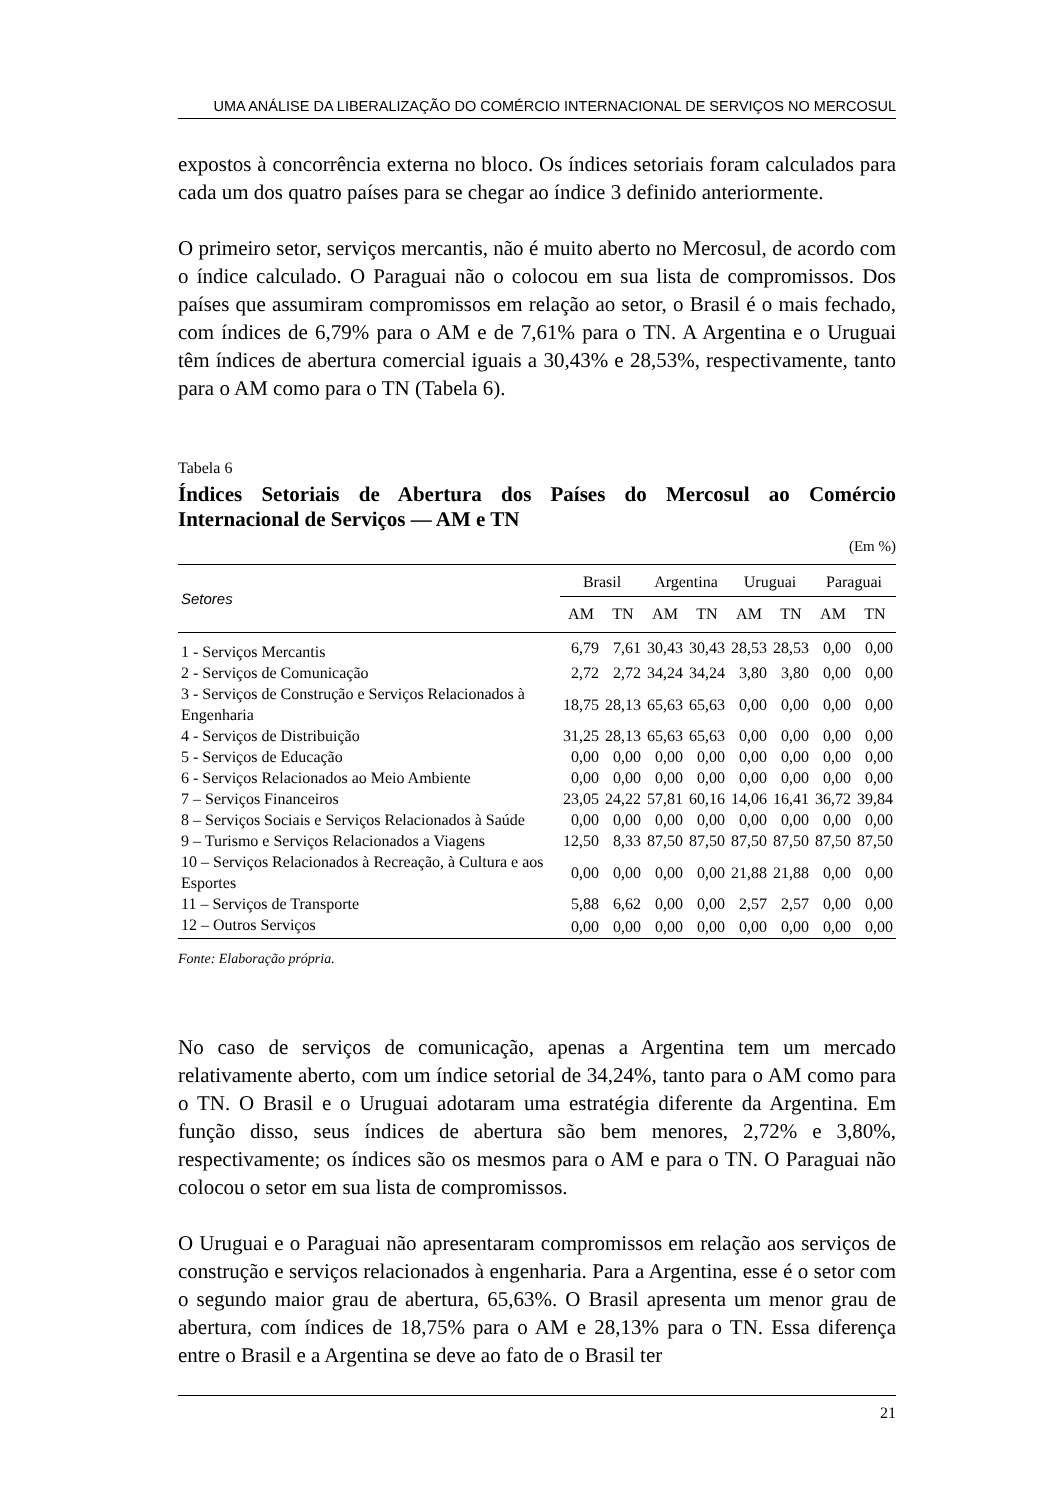UMA ANÁLISE DA LIBERALIZAÇÃO DO COMÉRCIO INTERNACIONAL DE SERVIÇOS NO MERCOSUL
expostos à concorrência externa no bloco. Os índices setoriais foram calculados para cada um dos quatro países para se chegar ao índice 3 definido anteriormente.
O primeiro setor, serviços mercantis, não é muito aberto no Mercosul, de acordo com o índice calculado. O Paraguai não o colocou em sua lista de compromissos. Dos países que assumiram compromissos em relação ao setor, o Brasil é o mais fechado, com índices de 6,79% para o AM e de 7,61% para o TN. A Argentina e o Uruguai têm índices de abertura comercial iguais a 30,43% e 28,53%, respectivamente, tanto para o AM como para o TN (Tabela 6).
Tabela 6
Índices Setoriais de Abertura dos Países do Mercosul ao Comércio Internacional de Serviços — AM e TN
(Em %)
| Setores | Brasil | | Argentina | | Uruguai | | Paraguai | |
| --- | --- | --- | --- | --- | --- | --- | --- | --- |
| | AM | TN | AM | TN | AM | TN | AM | TN |
| 1 - Serviços Mercantis | 6,79 | 7,61 | 30,43 | 30,43 | 28,53 | 28,53 | 0,00 | 0,00 |
| 2 - Serviços de Comunicação | 2,72 | 2,72 | 34,24 | 34,24 | 3,80 | 3,80 | 0,00 | 0,00 |
| 3 - Serviços de Construção e Serviços Relacionados à Engenharia | 18,75 | 28,13 | 65,63 | 65,63 | 0,00 | 0,00 | 0,00 | 0,00 |
| 4 - Serviços de Distribuição | 31,25 | 28,13 | 65,63 | 65,63 | 0,00 | 0,00 | 0,00 | 0,00 |
| 5 - Serviços de Educação | 0,00 | 0,00 | 0,00 | 0,00 | 0,00 | 0,00 | 0,00 | 0,00 |
| 6 - Serviços Relacionados ao Meio Ambiente | 0,00 | 0,00 | 0,00 | 0,00 | 0,00 | 0,00 | 0,00 | 0,00 |
| 7 – Serviços Financeiros | 23,05 | 24,22 | 57,81 | 60,16 | 14,06 | 16,41 | 36,72 | 39,84 |
| 8 – Serviços Sociais e Serviços Relacionados à Saúde | 0,00 | 0,00 | 0,00 | 0,00 | 0,00 | 0,00 | 0,00 | 0,00 |
| 9 – Turismo e Serviços Relacionados a Viagens | 12,50 | 8,33 | 87,50 | 87,50 | 87,50 | 87,50 | 87,50 | 87,50 |
| 10 – Serviços Relacionados à Recreação, à Cultura e aos Esportes | 0,00 | 0,00 | 0,00 | 0,00 | 21,88 | 21,88 | 0,00 | 0,00 |
| 11 – Serviços de Transporte | 5,88 | 6,62 | 0,00 | 0,00 | 2,57 | 2,57 | 0,00 | 0,00 |
| 12 – Outros Serviços | 0,00 | 0,00 | 0,00 | 0,00 | 0,00 | 0,00 | 0,00 | 0,00 |
Fonte: Elaboração própria.
No caso de serviços de comunicação, apenas a Argentina tem um mercado relativamente aberto, com um índice setorial de 34,24%, tanto para o AM como para o TN. O Brasil e o Uruguai adotaram uma estratégia diferente da Argentina. Em função disso, seus índices de abertura são bem menores, 2,72% e 3,80%, respectivamente; os índices são os mesmos para o AM e para o TN. O Paraguai não colocou o setor em sua lista de compromissos.
O Uruguai e o Paraguai não apresentaram compromissos em relação aos serviços de construção e serviços relacionados à engenharia. Para a Argentina, esse é o setor com o segundo maior grau de abertura, 65,63%. O Brasil apresenta um menor grau de abertura, com índices de 18,75% para o AM e 28,13% para o TN. Essa diferença entre o Brasil e a Argentina se deve ao fato de o Brasil ter
21